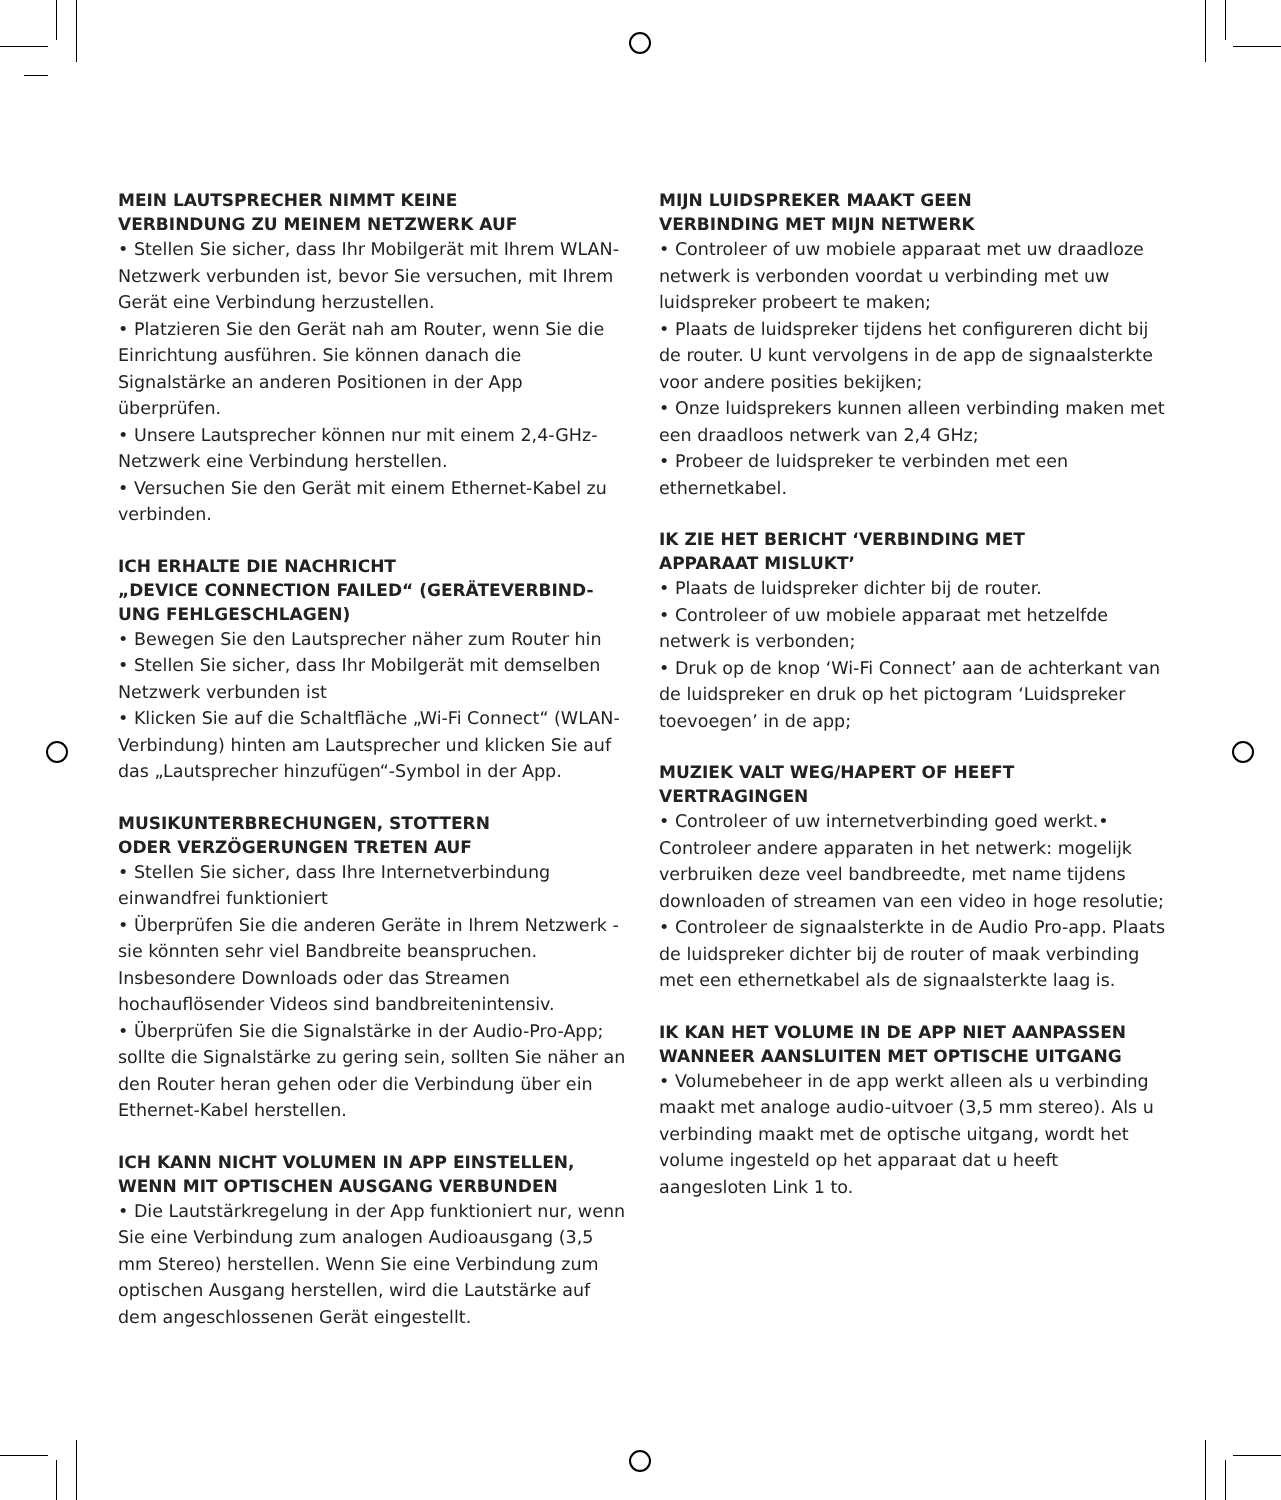MEIN LAUTSPRECHER NIMMT KEINE
VERBINDUNG ZU MEINEM NETZWERK AUF
• Stellen Sie sicher, dass Ihr Mobilgerät mit Ihrem WLAN-Netzwerk verbunden ist, bevor Sie versuchen, mit Ihrem Gerät eine Verbindung herzustellen.
• Platzieren Sie den Gerät nah am Router, wenn Sie die Einrichtung ausführen. Sie können danach die Signalstärke an anderen Positionen in der App überprüfen.
• Unsere Lautsprecher können nur mit einem 2,4-GHz-Netzwerk eine Verbindung herstellen.
• Versuchen Sie den Gerät mit einem Ethernet-Kabel zu verbinden.
ICH ERHALTE DIE NACHRICHT
„DEVICE CONNECTION FAILED“ (GERÄTEVERBIND-UNG FEHLGESCHLAGEN)
• Bewegen Sie den Lautsprecher näher zum Router hin
• Stellen Sie sicher, dass Ihr Mobilgerät mit demselben Netzwerk verbunden ist
• Klicken Sie auf die Schaltfläche „Wi-Fi Connect“ (WLAN-Verbindung) hinten am Lautsprecher und klicken Sie auf das „Lautsprecher hinzufügen“-Symbol in der App.
MUSIKUNTERBRECHUNGEN, STOTTERN
ODER VERZÖGERUNGEN TRETEN AUF
• Stellen Sie sicher, dass Ihre Internetverbindung einwandfrei funktioniert
• Überprüfen Sie die anderen Geräte in Ihrem Netzwerk - sie könnten sehr viel Bandbreite beanspruchen. Insbesondere Downloads oder das Streamen hochauflösender Videos sind bandbreitenintensiv.
• Überprüfen Sie die Signalstärke in der Audio-Pro-App; sollte die Signalstärke zu gering sein, sollten Sie näher an den Router heran gehen oder die Verbindung über ein Ethernet-Kabel herstellen.
ICH KANN NICHT VOLUMEN IN APP EINSTELLEN, WENN MIT OPTISCHEN AUSGANG VERBUNDEN
• Die Lautstärkregelung in der App funktioniert nur, wenn Sie eine Verbindung zum analogen Audioausgang (3,5 mm Stereo) herstellen. Wenn Sie eine Verbindung zum optischen Ausgang herstellen, wird die Lautstärke auf dem angeschlossenen Gerät eingestellt.
MIJN LUIDSPREKER MAAKT GEEN
VERBINDING MET MIJN NETWERK
• Controleer of uw mobiele apparaat met uw draadloze netwerk is verbonden voordat u verbinding met uw luidspreker probeert te maken;
• Plaats de luidspreker tijdens het configureren dicht bij de router. U kunt vervolgens in de app de signaalsterkte voor andere posities bekijken;
• Onze luidsprekers kunnen alleen verbinding maken met een draadloos netwerk van 2,4 GHz;
• Probeer de luidspreker te verbinden met een ethernetkabel.
IK ZIE HET BERICHT ‘VERBINDING MET
APPARAAT MISLUKT’
• Plaats de luidspreker dichter bij de router.
• Controleer of uw mobiele apparaat met hetzelfde netwerk is verbonden;
• Druk op de knop ‘Wi-Fi Connect’ aan de achterkant van de luidspreker en druk op het pictogram ‘Luidspreker toevoegen’ in de app;
MUZIEK VALT WEG/HAPERT OF HEEFT
VERTRAGINGEN
• Controleer of uw internetverbinding goed werkt.• Controleer andere apparaten in het netwerk: mogelijk verbruiken deze veel bandbreedte, met name tijdens downloaden of streamen van een video in hoge resolutie;
• Controleer de signaalsterkte in de Audio Pro-app. Plaats de luidspreker dichter bij de router of maak verbinding met een ethernetkabel als de signaalsterkte laag is.
IK KAN HET VOLUME IN DE APP NIET AANPASSEN WANNEER AANSLUITEN MET OPTISCHE UITGANG
• Volumebeheer in de app werkt alleen als u verbinding maakt met analoge audio-uitvoer (3,5 mm stereo). Als u verbinding maakt met de optische uitgang, wordt het volume ingesteld op het apparaat dat u heeft aangesloten Link 1 to.